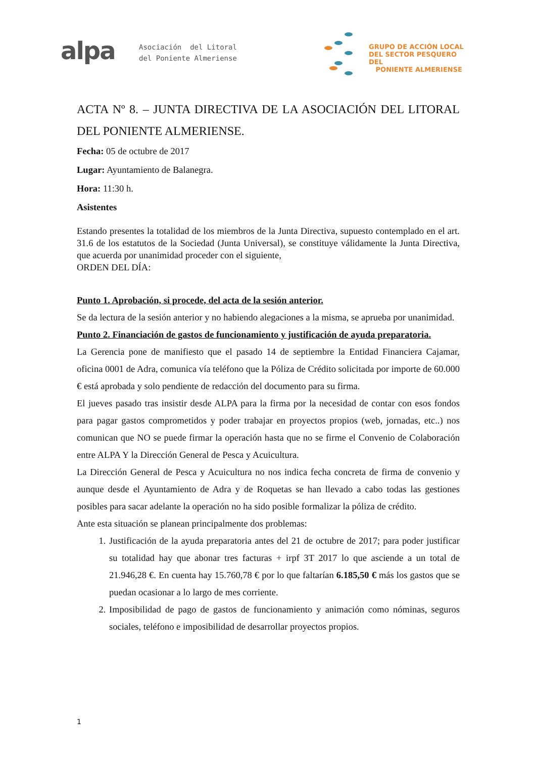alpa
Asociación del Litoral
del Poniente Almeriense
GRUPO DE ACCIÓN LOCAL
DEL SECTOR PESQUERO DEL
PONIENTE ALMERIENSE
ACTA Nº 8. – JUNTA DIRECTIVA DE LA ASOCIACIÓN DEL LITORAL DEL PONIENTE ALMERIENSE.
Fecha: 05 de octubre de 2017
Lugar: Ayuntamiento de Balanegra.
Hora: 11:30 h.
Asistentes
Estando presentes la totalidad de los miembros de la Junta Directiva, supuesto contemplado en el art. 31.6 de los estatutos de la Sociedad (Junta Universal), se constituye válidamente la Junta Directiva, que acuerda por unanimidad proceder con el siguiente,
ORDEN DEL DÍA:
Punto 1. Aprobación, si procede, del acta de la sesión anterior.
Se da lectura de la sesión anterior y no habiendo alegaciones a la misma, se aprueba por unanimidad.
Punto 2. Financiación de gastos de funcionamiento y justificación de ayuda preparatoria.
La Gerencia pone de manifiesto que el pasado 14 de septiembre la Entidad Financiera Cajamar, oficina 0001 de Adra, comunica vía teléfono que la Póliza de Crédito solicitada por importe de 60.000 € está aprobada y solo pendiente de redacción del documento para su firma.
El jueves pasado tras insistir desde ALPA para la firma por la necesidad de contar con esos fondos para pagar gastos comprometidos y poder trabajar en proyectos propios (web, jornadas, etc..) nos comunican que NO se puede firmar la operación hasta que no se firme el Convenio de Colaboración entre ALPA Y la Dirección General de Pesca y Acuicultura.
La Dirección General de Pesca y Acuicultura no nos indica fecha concreta de firma de convenio y aunque desde el Ayuntamiento de Adra y de Roquetas se han llevado a cabo todas las gestiones posibles para sacar adelante la operación no ha sido posible formalizar la póliza de crédito.
Ante esta situación se planean principalmente dos problemas:
1. Justificación de la ayuda preparatoria antes del 21 de octubre de 2017; para poder justificar su totalidad hay que abonar tres facturas + irpf 3T 2017 lo que asciende a un total de 21.946,28 €. En cuenta hay 15.760,78 € por lo que faltarían 6.185,50 € más los gastos que se puedan ocasionar a lo largo de mes corriente.
2. Imposibilidad de pago de gastos de funcionamiento y animación como nóminas, seguros sociales, teléfono e imposibilidad de desarrollar proyectos propios.
1